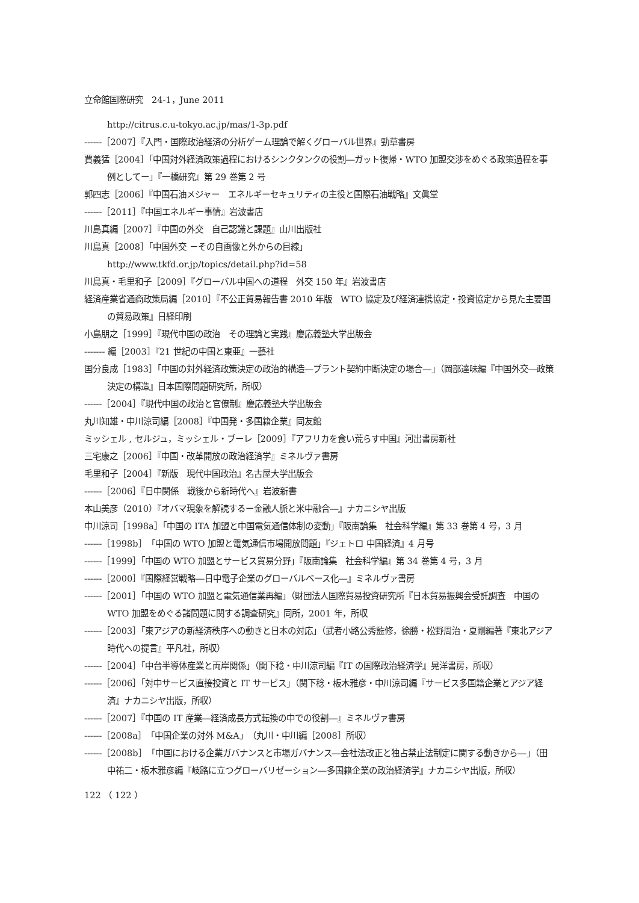立命館国際研究　24-1，June 2011
http://citrus.c.u-tokyo.ac.jp/mas/1-3p.pdf
------［2007］『入門・国際政治経済の分析ゲーム理論で解くグローバル世界』勁草書房
賈義猛［2004］「中国対外経済政策過程におけるシンクタンクの役割―ガット復帰・WTO 加盟交渉をめぐる政策過程を事例としてー」『一橋研究』第 29 巻第 2 号
郭四志［2006］『中国石油メジャー　エネルギーセキュリティの主役と国際石油戦略』文眞堂
------［2011］『中国エネルギー事情』岩波書店
川島真編［2007］『中国の外交　自己認識と課題』山川出版社
川島真［2008］「中国外交 －その自画像と外からの目線」
http://www.tkfd.or.jp/topics/detail.php?id=58
川島真・毛里和子［2009］『グローバル中国への道程　外交 150 年』岩波書店
経済産業省通商政策局編［2010］『不公正貿易報告書 2010 年版　WTO 協定及び経済連携協定・投資協定から見た主要国の貿易政策』日経印刷
小島朋之［1999］『現代中国の政治　その理論と実践』慶応義塾大学出版会
------- 編［2003］『21 世紀の中国と東亜』一藝社
国分良成［1983］「中国の対外経済政策決定の政治的構造―プラント契約中断決定の場合―」（岡部達味編『中国外交―政策決定の構造』日本国際問題研究所，所収）
------［2004］『現代中国の政治と官僚制』慶応義塾大学出版会
丸川知雄・中川涼司編［2008］『中国発・多国籍企業』同友館
ミッシェル , セルジュ，ミッシェル・ブーレ［2009］『アフリカを食い荒らす中国』河出書房新社
三宅康之［2006］『中国・改革開放の政治経済学』ミネルヴァ書房
毛里和子［2004］『新版　現代中国政治』名古屋大学出版会
------［2006］『日中関係　戦後から新時代へ』岩波新書
本山美彦（2010）『オバマ現象を解読するー金融人脈と米中融合―』ナカニシヤ出版
中川涼司［1998a］「中国の ITA 加盟と中国電気通信体制の変動」『阪南論集　社会科学編』第 33 巻第 4 号，3 月
------［1998b］「中国の WTO 加盟と電気通信市場開放問題」『ジェトロ 中国経済』4 月号
------［1999］「中国の WTO 加盟とサービス貿易分野」『阪南論集　社会科学編』第 34 巻第 4 号，3 月
------［2000］『国際経営戦略―日中電子企業のグローバルベース化―』ミネルヴァ書房
------［2001］「中国の WTO 加盟と電気通信業再編」（財団法人国際貿易投資研究所『日本貿易振興会受託調査　中国の WTO 加盟をめぐる諸問題に関する調査研究』同所，2001 年，所収
------［2003］「東アジアの新経済秩序への動きと日本の対応」（武者小路公秀監修，徐勝・松野周治・夏剛編著『東北アジア時代への提言』平凡社，所収）
------［2004］「中台半導体産業と両岸関係」（関下稔・中川涼司編『IT の国際政治経済学』晃洋書房，所収）
------［2006］「対中サービス直接投資と IT サービス」（関下稔・板木雅彦・中川涼司編『サービス多国籍企業とアジア経済』ナカニシヤ出版，所収）
------［2007］『中国の IT 産業―経済成長方式転換の中での役割―』ミネルヴァ書房
------［2008a］「中国企業の対外 M&A」（丸川・中川編［2008］所収）
------［2008b］「中国における企業ガバナンスと市場ガバナンス―会社法改正と独占禁止法制定に関する動きから―」（田中祐二・板木雅彦編『岐路に立つグローバリゼーション―多国籍企業の政治経済学』ナカニシヤ出版，所収）
122 （ 122 ）